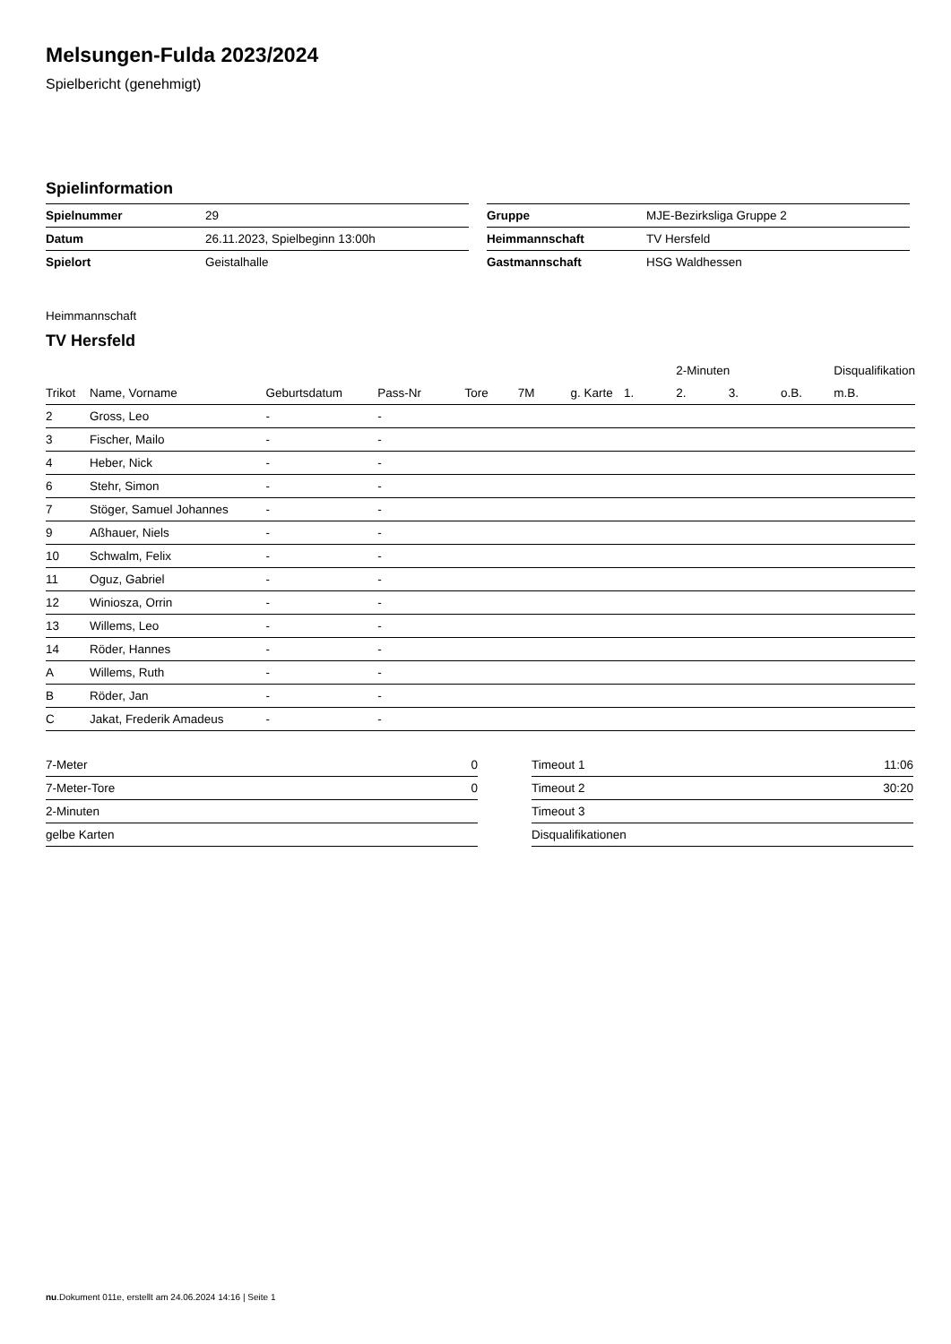Melsungen-Fulda 2023/2024
Spielbericht (genehmigt)
Spielinformation
| Spielnummer | 29 |
| Datum | 26.11.2023, Spielbeginn 13:00h |
| Spielort | Geistalhalle |
| Gruppe | MJE-Bezirksliga Gruppe 2 |
| Heimmannschaft | TV Hersfeld |
| Gastmannschaft | HSG Waldhessen |
Heimmannschaft
TV Hersfeld
| | | | | | | | | 2-Minuten | | | Disqualifikation |
| --- | --- | --- | --- | --- | --- | --- | --- | --- | --- | --- | --- |
| Trikot | Name, Vorname | Geburtsdatum | Pass-Nr | Tore | 7M | g. Karte | 1. | 2. | 3. | o.B. | m.B. |
| 2 | Gross, Leo | - | - | | | | | | | | |
| 3 | Fischer, Mailo | - | - | | | | | | | | |
| 4 | Heber, Nick | - | - | | | | | | | | |
| 6 | Stehr, Simon | - | - | | | | | | | | |
| 7 | Stöger, Samuel Johannes | - | - | | | | | | | | |
| 9 | Aßhauer, Niels | - | - | | | | | | | | |
| 10 | Schwalm, Felix | - | - | | | | | | | | |
| 11 | Oguz, Gabriel | - | - | | | | | | | | |
| 12 | Winiosza, Orrin | - | - | | | | | | | | |
| 13 | Willems, Leo | - | - | | | | | | | | |
| 14 | Röder, Hannes | - | - | | | | | | | | |
| A | Willems, Ruth | - | - | | | | | | | | |
| B | Röder, Jan | - | - | | | | | | | | |
| C | Jakat, Frederik Amadeus | - | - | | | | | | | | |
| 7-Meter | 0 |
| 7-Meter-Tore | 0 |
| 2-Minuten | |
| gelbe Karten | |
| Timeout 1 | 11:06 |
| Timeout 2 | 30:20 |
| Timeout 3 | |
| Disqualifikationen | |
nu.Dokument 011e, erstellt am 24.06.2024 14:16 | Seite 1